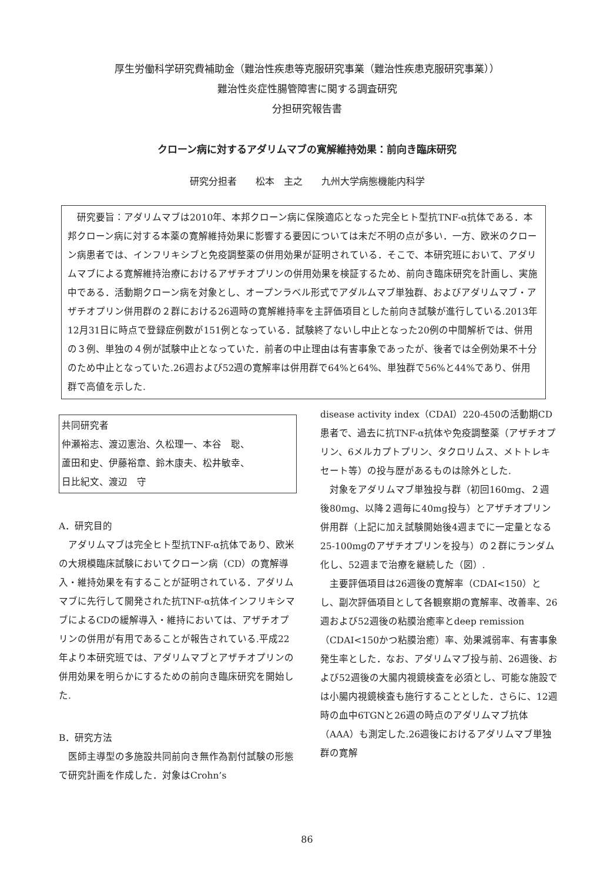厚生労働科学研究費補助金（難治性疾患等克服研究事業（難治性疾患克服研究事業））
難治性炎症性腸管障害に関する調査研究
分担研究報告書
クローン病に対するアダリムマブの寛解維持効果：前向き臨床研究
研究分担者　　松本　主之　　九州大学病態機能内科学
　研究要旨：アダリムマブは2010年、本邦クローン病に保険適応となった完全ヒト型抗TNF-α抗体である．本邦クローン病に対する本薬の寛解維持効果に影響する要因については未だ不明の点が多い．一方、欧米のクローン病患者では、インフリキシブと免疫調整薬の併用効果が証明されている．そこで、本研究班において、アダリムマブによる寛解維持治療におけるアザチオプリンの併用効果を検証するため、前向き臨床研究を計画し、実施中である．活動期クローン病を対象とし、オープンラベル形式でアダルムマブ単独群、およびアダリムマブ・アザチオプリン併用群の２群における26週時の寛解維持率を主評価項目とした前向き試験が進行している.2013年12月31日に時点で登録症例数が151例となっている．試験終了ないし中止となった20例の中間解析では、併用の３例、単独の４例が試験中止となっていた．前者の中止理由は有害事象であったが、後者では全例効果不十分のため中止となっていた.26週および52週の寛解率は併用群で64%と64%、単独群で56%と44%であり、併用群で高値を示した.
共同研究者
仲瀬裕志、渡辺憲治、久松理一、本谷　聡、
蘆田和史、伊藤裕章、鈴木康夫、松井敏幸、
日比紀文、渡辺　守
A．研究目的
　アダリムマブは完全ヒト型抗TNF-α抗体であり、欧米の大規模臨床試験においてクローン病（CD）の寛解導入・維持効果を有することが証明されている．アダリムマブに先行して開発された抗TNF-α抗体インフリキシマブによるCDの緩解導入・維持においては、アザチオプリンの併用が有用であることが報告されている.平成22年より本研究班では、アダリムマブとアザチオプリンの併用効果を明らかにするための前向き臨床研究を開始した.
B．研究方法
　医師主導型の多施設共同前向き無作為割付試験の形態で研究計画を作成した．対象はCrohn’s
disease activity index（CDAI）220-450の活動期CD患者で、過去に抗TNF-α抗体や免疫調整薬（アザチオプリン、6メルカプトプリン、タクロリムス、メトトレキセート等）の投与歴があるものは除外とした.
　対象をアダリムマブ単独投与群（初回160mg、２週後80mg、以降２週毎に40mg投与）とアザチオプリン併用群（上記に加え試験開始後4週までに一定量となる25-100mgのアザチオプリンを投与）の２群にランダム化し、52週まで治療を継続した（図）.
　主要評価項目は26週後の寛解率（CDAI<150）とし、副次評価項目として各観察期の寛解率、改善率、26週および52週後の粘膜治癒率とdeep remission（CDAI<150かつ粘膜治癒）率、効果減弱率、有害事象発生率とした．なお、アダリムマブ投与前、26週後、および52週後の大腸内視鏡検査を必須とし、可能な施設では小腸内視鏡検査も施行することとした．さらに、12週時の血中6TGNと26週の時点のアダリムマブ抗体（AAA）も測定した.26週後におけるアダリムマブ単独群の寛解
86